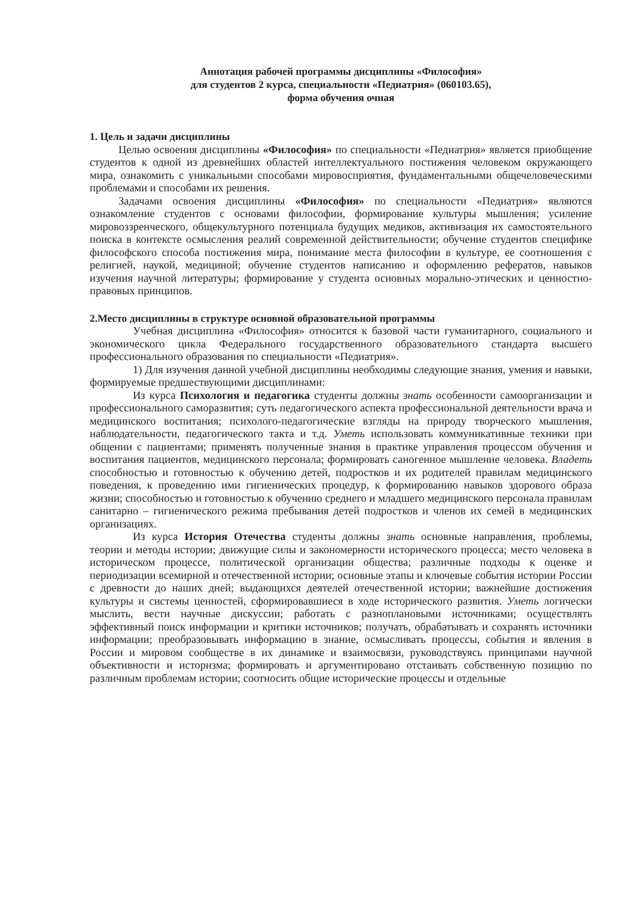Аннотация рабочей программы дисциплины «Философия»
для студентов 2 курса, специальности «Педиатрия» (060103.65),
форма обучения очная
1. Цель и задачи дисциплины
Целью освоения дисциплины «Философия» по специальности «Педиатрия» является приобщение студентов к одной из древнейших областей интеллектуального постижения человеком окружающего мира, ознакомить с уникальными способами мировосприятия, фундаментальными общечеловеческими проблемами и способами их решения.
Задачами освоения дисциплины «Философия» по специальности «Педиатрия» являются ознакомление студентов с основами философии, формирование культуры мышления; усиление мировоззренческого, общекультурного потенциала будущих медиков, активизация их самостоятельного поиска в контексте осмысления реалий современной действительности; обучение студентов специфике философского способа постижения мира, понимание места философии в культуре, ее соотношения с религией, наукой, медициной; обучение студентов написанию и оформлению рефератов, навыков изучения научной литературы; формирование у студента основных морально-этических и ценностно-правовых принципов.
2.Место дисциплины в структуре основной образовательной программы
Учебная дисциплина «Философия» относится к базовой части гуманитарного, социального и экономического цикла Федерального государственного образовательного стандарта высшего профессионального образования по специальности «Педиатрия».
1) Для изучения данной учебной дисциплины необходимы следующие знания, умения и навыки, формируемые предшествующими дисциплинами:
Из курса Психология и педагогика студенты должны знать особенности самоорганизации и профессионального саморазвития; суть педагогического аспекта профессиональной деятельности врача и медицинского воспитания; психолого-педагогические взгляды на природу творческого мышления, наблюдательности, педагогического такта и т.д. Уметь использовать коммуникативные техники при общении с пациентами; применять полученные знания в практике управления процессом обучения и воспитания пациентов, медицинского персонала; формировать саногенное мышление человека. Владеть способностью и готовностью к обучению детей, подростков и их родителей правилам медицинского поведения, к проведению ими гигиенических процедур, к формированию навыков здорового образа жизни; способностью и готовностью к обучению среднего и младшего медицинского персонала правилам санитарно – гигиенического режима пребывания детей подростков и членов их семей в медицинских организациях.
Из курса История Отечества студенты должны знать основные направления, проблемы, теории и методы истории; движущие силы и закономерности исторического процесса; место человека в историческом процессе, политической организации общества; различные подходы к оценке и периодизации всемирной и отечественной истории; основные этапы и ключевые события истории России с древности до наших дней; выдающихся деятелей отечественной истории; важнейшие достижения культуры и системы ценностей, сформировавшиеся в ходе исторического развития. Уметь логически мыслить, вести научные дискуссии; работать с разноплановыми источниками; осуществлять эффективный поиск информации и критики источников; получать, обрабатывать и сохранять источники информации; преобразовывать информацию в знание, осмысливать процессы, события и явления в России и мировом сообществе в их динамике и взаимосвязи, руководствуясь принципами научной объективности и историзма; формировать и аргументировано отстаивать собственную позицию по различным проблемам истории; соотносить общие исторические процессы и отдельные